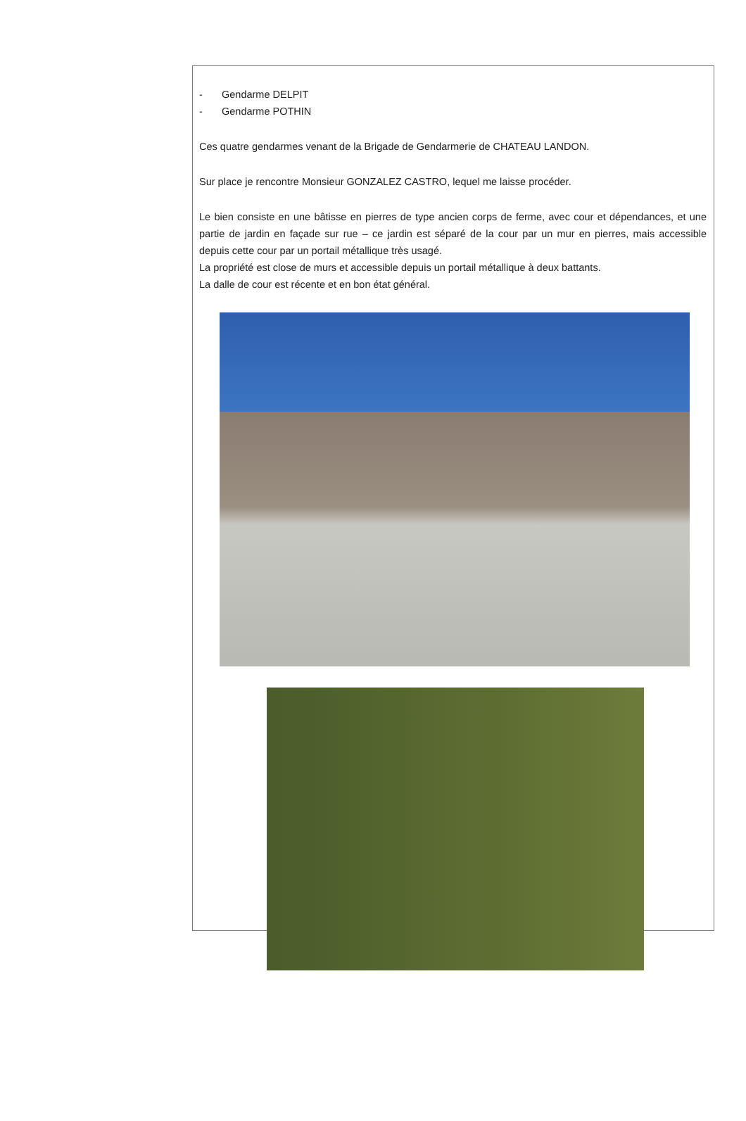- Gendarme DELPIT
- Gendarme POTHIN
Ces quatre gendarmes venant de la Brigade de Gendarmerie de CHATEAU LANDON.
Sur place je rencontre Monsieur GONZALEZ CASTRO, lequel me laisse procéder.
Le bien consiste en une bâtisse en pierres de type ancien corps de ferme, avec cour et dépendances, et une partie de jardin en façade sur rue – ce jardin est séparé de la cour par un mur en pierres, mais accessible depuis cette cour par un portail métallique très usagé.
La propriété est close de murs et accessible depuis un portail métallique à deux battants.
La dalle de cour est récente et en bon état général.